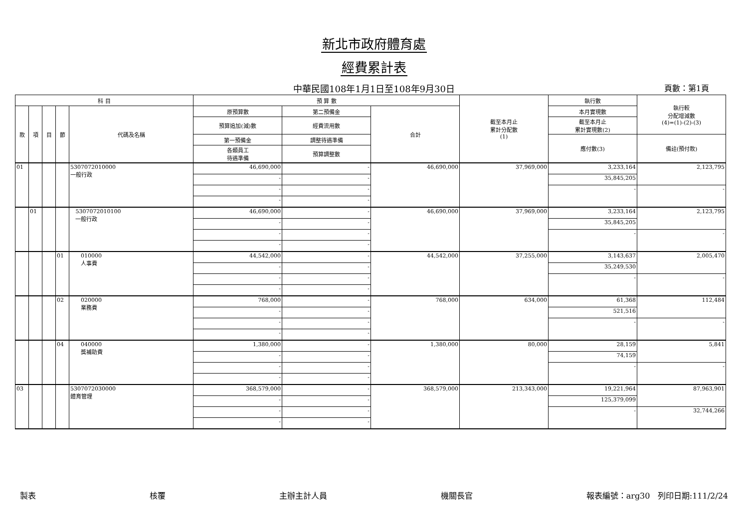新北市政府體育處
經費累計表
中華民國108年1月1日至108年9月30日 頁數：第1頁
| 科 目 | | | | | 預 算 數 | | | 截至本月止 累計分配數 (1) | 執行數 | 執行較 分配增減數 (4)=(1)-(2)-(3) |
| --- | --- | --- | --- | --- | --- | --- | --- | --- | --- | --- |
| 款 | 項 | 目 | 節 | 代碼及名稱 | 原預算數 | 第二預備金 | 合計 | | 本月實現數 | |
| | | | | | 預算追加(減)數 | 經費流用數 | | | 截至本月止 累計實現數(2) | |
| | | | | | 第一預備金 | 調整待遇準備 | | | 應付數(3) | 備註(預付款) |
| | | | | | 各類員工 待遇準備 | 預算調整數 | | | | |
| 01 | | | | 5307072010000 一般行政 | 46,690,000 | - | 46,690,000 | 37,969,000 | 3,233,164 | 2,123,795 |
| | | | | | - | - | | | 35,845,205 | |
| | | | | | - | - | | | - | - |
| | | | | | - | - | | | | |
| | 01 | | | 5307072010100 一般行政 | 46,690,000 | - | 46,690,000 | 37,969,000 | 3,233,164 | 2,123,795 |
| | | | | | - | - | | | 35,845,205 | |
| | | | | | - | - | | | - | - |
| | | | | | - | - | | | | |
| | | | 01 | 010000 人事費 | 44,542,000 | - | 44,542,000 | 37,255,000 | 3,143,637 | 2,005,470 |
| | | | | | - | - | | | 35,249,530 | |
| | | | | | - | - | | | - | - |
| | | | | | - | - | | | | |
| | | | 02 | 020000 業務費 | 768,000 | - | 768,000 | 634,000 | 61,368 | 112,484 |
| | | | | | - | - | | | 521,516 | |
| | | | | | - | - | | | - | - |
| | | | | | - | - | | | | |
| | | | 04 | 040000 獎補助費 | 1,380,000 | - | 1,380,000 | 80,000 | 28,159 | 5,841 |
| | | | | | - | - | | | 74,159 | |
| | | | | | - | - | | | - | - |
| | | | | | - | - | | | | |
| 03 | | | | 5307072030000 體育管理 | 368,579,000 | - | 368,579,000 | 213,343,000 | 19,221,964 | 87,963,901 |
| | | | | | - | - | | | 125,379,099 | |
| | | | | | - | - | | | - | 32,744,266 |
| | | | | | - | - | | | | |
製表 核覆 主辦主計人員 機關長官 報表編號：arg30 列印日期:111/2/24